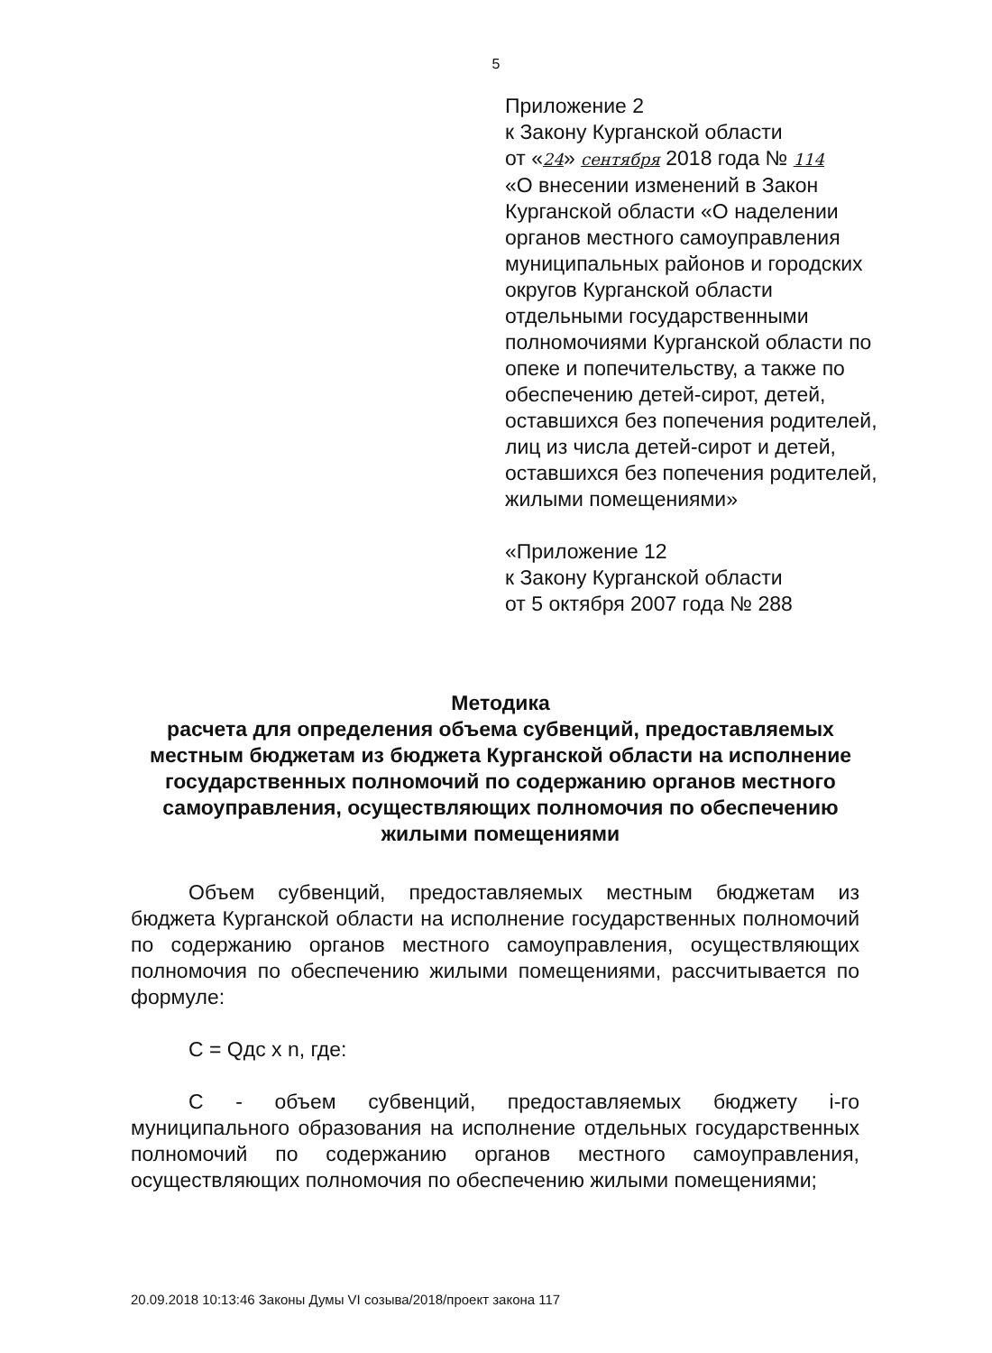5
Приложение 2
к Закону Курганской области
от «24» сентября 2018 года № 114
«О внесении изменений в Закон Курганской области «О наделении органов местного самоуправления муниципальных районов и городских округов Курганской области отдельными государственными полномочиями Курганской области по опеке и попечительству, а также по обеспечению детей-сирот, детей, оставшихся без попечения родителей, лиц из числа детей-сирот и детей, оставшихся без попечения родителей, жилыми помещениями»
«Приложение 12
к Закону Курганской области
от 5 октября 2007 года № 288
Методика
расчета для определения объема субвенций, предоставляемых местным бюджетам из бюджета Курганской области на исполнение государственных полномочий по содержанию органов местного самоуправления, осуществляющих полномочия по обеспечению жилыми помещениями
Объем субвенций, предоставляемых местным бюджетам из бюджета Курганской области на исполнение государственных полномочий по содержанию органов местного самоуправления, осуществляющих полномочия по обеспечению жилыми помещениями, рассчитывается по формуле:
C = Qдс x n, где:
C - объем субвенций, предоставляемых бюджету i-го муниципального образования на исполнение отдельных государственных полномочий по содержанию органов местного самоуправления, осуществляющих полномочия по обеспечению жилыми помещениями;
20.09.2018 10:13:46 Законы Думы VI созыва/2018/проект закона 117